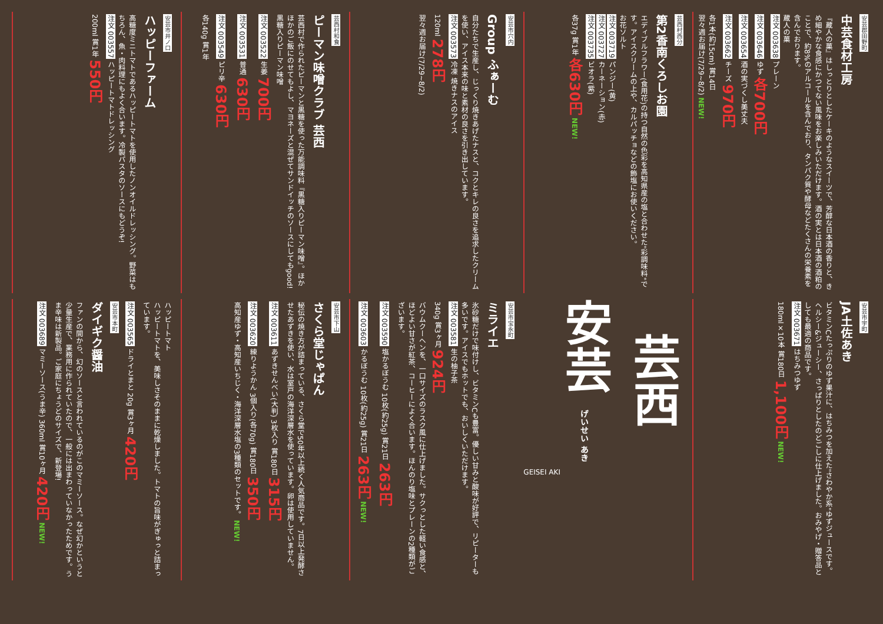安芸郡田野町
中芸食材工房
『蔵人の菓』はしっとりとしたケーキのようなスイーツで、芳醇な日本酒の香りと、きめ細やかな食感にかつてない風味をお楽しみいただけます。酒の実とは日本酒の酒粕のことで、約8%のアルコールを含んでおり、タンパク質や酵母などたくさんの栄養素を含んでおります。
蔵人の菓
注文 003638 プレーン
注文 003646 ゆず 各700円
注文 003654 酒の実づくし美丈夫
注文 003662 チーズ 970円
各1本(約15cm) 賞14日
翌々週お届け(7/29~8/2) NEW!
安芸市宇町
JA土佐あき
ビタミンCたっぷりのゆず果汁に、はちみつを加えた"さわやか系"ゆずジュースです。ヘルシー&ジューシー、さっぱりとしたのどごしに仕上げました。おみやげ・贈答品としても最適の商品です。
注文 003671 はちみつゆず
180ml×10本 賞180日 1,100円 NEW!
芸西村西分
第2香南くろしお園
エディブルフラワー(食用花)の持つ自然の色彩を高知県産の塩と合わせた"彩調味料"です。アイスクリームの上や、カルパッチョなどの飾塩にお使いください。
お花ソルト
注文 003719 パンジー(黄)
注文 003727 カーネーション(赤)
注文 003735 ビオラ(紫)
各37g 賞1年 各630円 NEW!
芸西
安芸 げいせい あき
GEISEI AKI
安芸市穴内
Group ふぁーむ
自分たちで生産し、じっくり焼きあげたナスと、コクとキレの良さを追求したクリームを使い、アイス本来の味と素材の良さを引き出しています。
注文 003573 冷凍 焼きナスのアイス
120ml 278円
翌々週お届け(7/29~8/2)
安芸市宝永町
ミライエ
氷砂糖だけで味付けし、ビタミンCも豊富。優しい甘みと酸味が好評で、リピーターも多いです。アイスでもホットでも、おいしくいただけます。
注文 003581 生の柚子茶
340g 賞3ヶ月 924円
バウムクーヘンを、一口サイズのラスク風に仕上げました。サクっとした軽い食感と、ほどよい甘さが紅茶、コーヒーによく合います。ほんのり塩味とプレーンの2種類がございます。
注文 003590 塩かるぼうむ 10枚(約25g) 賞21日 263円
注文 003603 かるぼうむ 10枚(約25g) 賞21日 263円 NEW!
芸西村和食
ピーマン味噌クラブ 芸西
芸西村で作られたピーマンと黒糖を使った万能調味料『黒糖入りピーマン味噌』。ほかほかのご飯にのせてもよし、マヨネーズと混ぜてサンドイッチのソースにしてもgood!
黒糖入りピーマン味噌
注文 003522 生姜 700円
注文 003531 普通 630円
注文 003549 ピリ辛 630円
各140g 賞1年
安芸市下山
さくら堂じゃぱん
秘伝の焼き方が詰まっている、さくら堂で50年以上続く人気商品です。7日以上発酵させたあずきを使い、水は室戸の海洋深層水を使っています。卵は使用していません。
注文 003611 あずきせんべい(大判) 3枚入り 賞180日 315円
注文 003620 練りようかん 3個入り(各70g) 賞180日 350円
高知産ゆず・高知産いちじく・海洋深層水塩の3種類のセットです。 NEW!
安芸市井ノ口
ハッピーファーム
高糖度ミニトマトであるハッピートマトを使用したノンオイルドレッシング。野菜はもちろん、魚・肉料理にもよく合います。冷製パスタのソースにもどうぞ!
注文 003557 ハッピートマトドレッシング
200ml 賞1年 550円
ハッピートマト
ハッピートマトを、美味しさそのままに乾燥しました。トマトの旨味がぎゅっと詰まっています。
注文 003565 ドライとまと 20g 賞3ヶ月 420円
安芸市本町
ダイギク醤油
ファンの間から、幻のソースと言われているのがこのマミーソース。なぜ幻かというと少量生産で、業務用に作られていたので、一般には出まわっていなかったためです。うま辛味は新製品。ご家庭にちょうどのサイズで、新登場!
注文 003689 マミーソース(うま辛) 360ml 賞10ヶ月 420円 NEW!